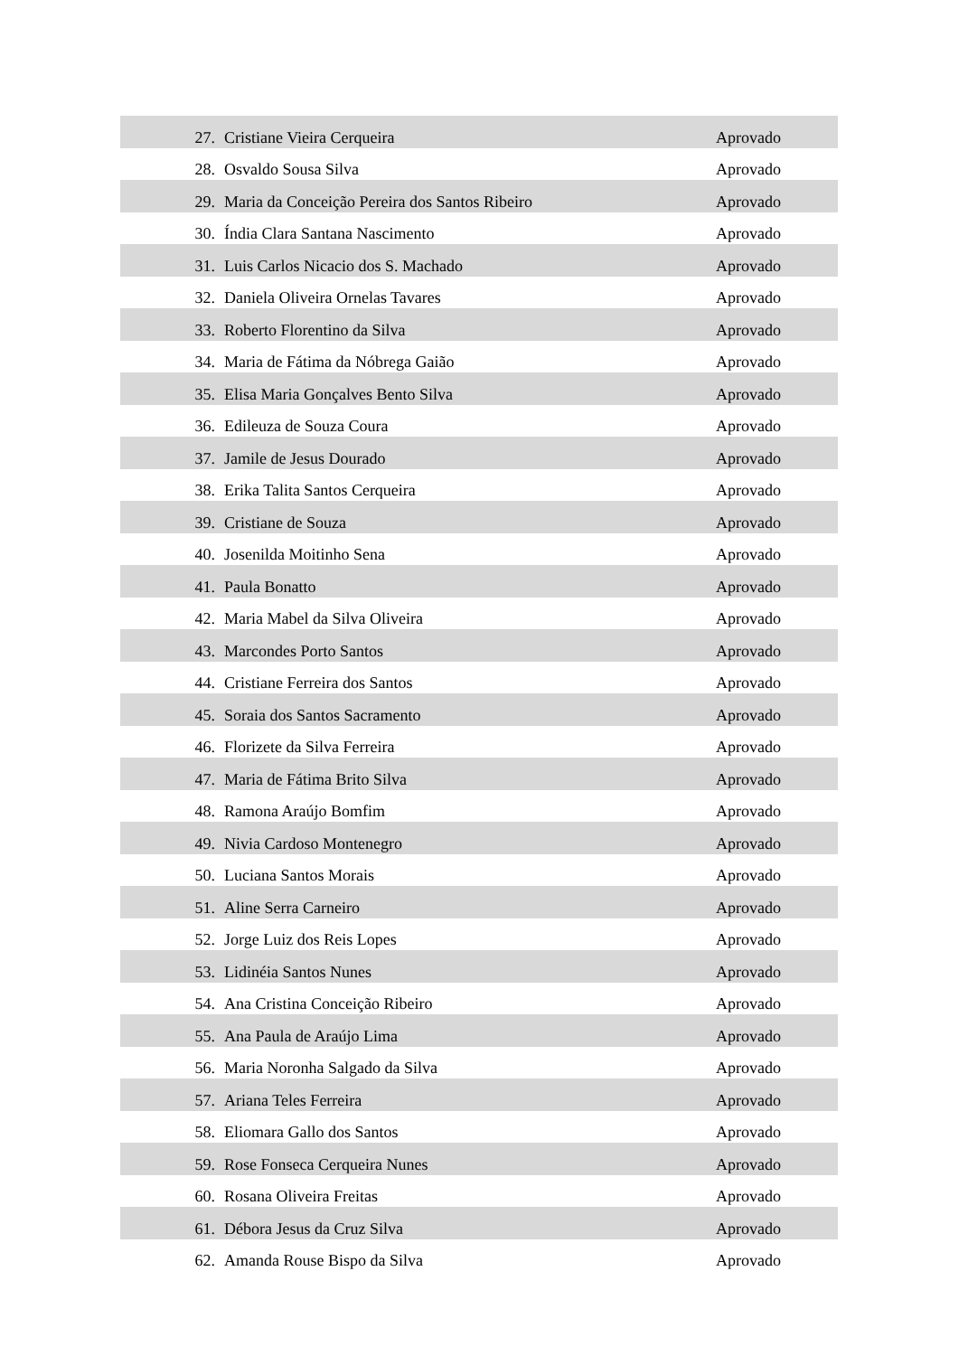| 27. | Cristiane Vieira Cerqueira | Aprovado |
| 28. | Osvaldo Sousa Silva | Aprovado |
| 29. | Maria da Conceição Pereira dos Santos Ribeiro | Aprovado |
| 30. | Índia Clara Santana Nascimento | Aprovado |
| 31. | Luis Carlos Nicacio dos S. Machado | Aprovado |
| 32. | Daniela Oliveira Ornelas Tavares | Aprovado |
| 33. | Roberto Florentino da Silva | Aprovado |
| 34. | Maria de Fátima da Nóbrega Gaião | Aprovado |
| 35. | Elisa Maria Gonçalves Bento Silva | Aprovado |
| 36. | Edileuza de Souza Coura | Aprovado |
| 37. | Jamile de Jesus Dourado | Aprovado |
| 38. | Erika Talita Santos Cerqueira | Aprovado |
| 39. | Cristiane de Souza | Aprovado |
| 40. | Josenilda Moitinho Sena | Aprovado |
| 41. | Paula Bonatto | Aprovado |
| 42. | Maria Mabel da Silva Oliveira | Aprovado |
| 43. | Marcondes Porto Santos | Aprovado |
| 44. | Cristiane Ferreira dos Santos | Aprovado |
| 45. | Soraia dos Santos Sacramento | Aprovado |
| 46. | Florizete da Silva Ferreira | Aprovado |
| 47. | Maria de Fátima Brito Silva | Aprovado |
| 48. | Ramona Araújo Bomfim | Aprovado |
| 49. | Nivia Cardoso Montenegro | Aprovado |
| 50. | Luciana Santos Morais | Aprovado |
| 51. | Aline Serra Carneiro | Aprovado |
| 52. | Jorge Luiz dos Reis Lopes | Aprovado |
| 53. | Lidinéia Santos Nunes | Aprovado |
| 54. | Ana Cristina Conceição Ribeiro | Aprovado |
| 55. | Ana Paula de Araújo Lima | Aprovado |
| 56. | Maria Noronha Salgado da Silva | Aprovado |
| 57. | Ariana Teles Ferreira | Aprovado |
| 58. | Eliomara Gallo dos Santos | Aprovado |
| 59. | Rose Fonseca Cerqueira Nunes | Aprovado |
| 60. | Rosana Oliveira Freitas | Aprovado |
| 61. | Débora Jesus da Cruz Silva | Aprovado |
| 62. | Amanda Rouse Bispo da Silva | Aprovado |